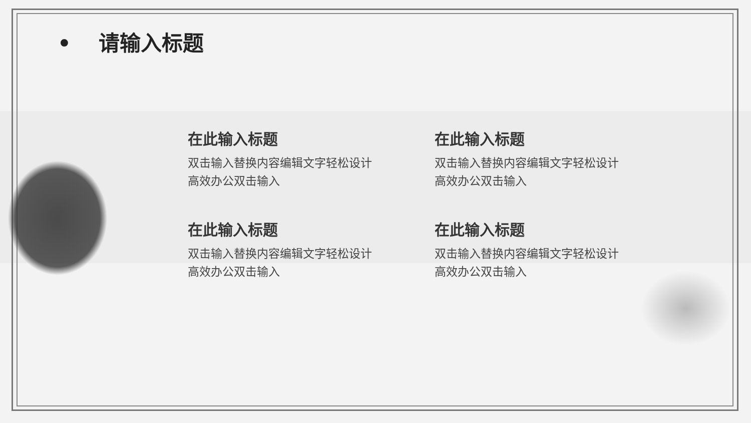• 请输入标题
在此输入标题
双击输入替换内容编辑文字轻松设计
高效办公双击输入
在此输入标题
双击输入替换内容编辑文字轻松设计
高效办公双击输入
在此输入标题
双击输入替换内容编辑文字轻松设计
高效办公双击输入
在此输入标题
双击输入替换内容编辑文字轻松设计
高效办公双击输入